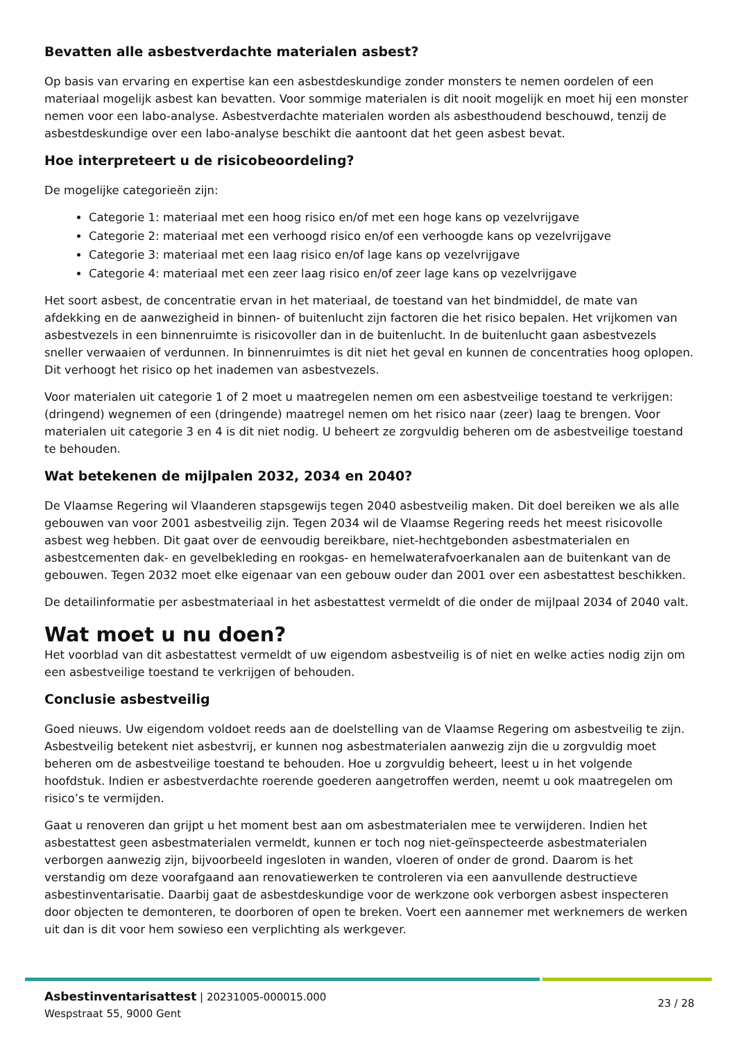Bevatten alle asbestverdachte materialen asbest?
Op basis van ervaring en expertise kan een asbestdeskundige zonder monsters te nemen oordelen of een materiaal mogelijk asbest kan bevatten. Voor sommige materialen is dit nooit mogelijk en moet hij een monster nemen voor een labo-analyse. Asbestverdachte materialen worden als asbesthoudend beschouwd, tenzij de asbestdeskundige over een labo-analyse beschikt die aantoont dat het geen asbest bevat.
Hoe interpreteert u de risicobeoordeling?
De mogelijke categorieën zijn:
Categorie 1: materiaal met een hoog risico en/of met een hoge kans op vezelvrijgave
Categorie 2: materiaal met een verhoogd risico en/of een verhoogde kans op vezelvrijgave
Categorie 3: materiaal met een laag risico en/of lage kans op vezelvrijgave
Categorie 4: materiaal met een zeer laag risico en/of zeer lage kans op vezelvrijgave
Het soort asbest, de concentratie ervan in het materiaal, de toestand van het bindmiddel, de mate van afdekking en de aanwezigheid in binnen- of buitenlucht zijn factoren die het risico bepalen. Het vrijkomen van asbestvezels in een binnenruimte is risicovoller dan in de buitenlucht. In de buitenlucht gaan asbestvezels sneller verwaaien of verdunnen. In binnenruimtes is dit niet het geval en kunnen de concentraties hoog oplopen. Dit verhoogt het risico op het inademen van asbestvezels.
Voor materialen uit categorie 1 of 2 moet u maatregelen nemen om een asbestveilige toestand te verkrijgen: (dringend) wegnemen of een (dringende) maatregel nemen om het risico naar (zeer) laag te brengen. Voor materialen uit categorie 3 en 4 is dit niet nodig. U beheert ze zorgvuldig beheren om de asbestveilige toestand te behouden.
Wat betekenen de mijlpalen 2032, 2034 en 2040?
De Vlaamse Regering wil Vlaanderen stapsgewijs tegen 2040 asbestveilig maken. Dit doel bereiken we als alle gebouwen van voor 2001 asbestveilig zijn. Tegen 2034 wil de Vlaamse Regering reeds het meest risicovolle asbest weg hebben. Dit gaat over de eenvoudig bereikbare, niet-hechtgebonden asbestmaterialen en asbestcementen dak- en gevelbekleding en rookgas- en hemelwaterafvoerkanalen aan de buitenkant van de gebouwen. Tegen 2032 moet elke eigenaar van een gebouw ouder dan 2001 over een asbestattest beschikken.
De detailinformatie per asbestmateriaal in het asbestattest vermeldt of die onder de mijlpaal 2034 of 2040 valt.
Wat moet u nu doen?
Het voorblad van dit asbestattest vermeldt of uw eigendom asbestveilig is of niet en welke acties nodig zijn om een asbestveilige toestand te verkrijgen of behouden.
Conclusie asbestveilig
Goed nieuws. Uw eigendom voldoet reeds aan de doelstelling van de Vlaamse Regering om asbestveilig te zijn. Asbestveilig betekent niet asbestvrij, er kunnen nog asbestmaterialen aanwezig zijn die u zorgvuldig moet beheren om de asbestveilige toestand te behouden. Hoe u zorgvuldig beheert, leest u in het volgende hoofdstuk. Indien er asbestverdachte roerende goederen aangetroffen werden, neemt u ook maatregelen om risico’s te vermijden.
Gaat u renoveren dan grijpt u het moment best aan om asbestmaterialen mee te verwijderen. Indien het asbestattest geen asbestmaterialen vermeldt, kunnen er toch nog niet-geïnspecteerde asbestmaterialen verborgen aanwezig zijn, bijvoorbeeld ingesloten in wanden, vloeren of onder de grond. Daarom is het verstandig om deze voorafgaand aan renovatiewerken te controleren via een aanvullende destructieve asbestinventarisatie. Daarbij gaat de asbestdeskundige voor de werkzone ook verborgen asbest inspecteren door objecten te demonteren, te doorboren of open te breken. Voert een aannemer met werknemers de werken uit dan is dit voor hem sowieso een verplichting als werkgever.
Asbestinventarisattest | 20231005-000015.000
Wespstraat 55, 9000 Gent
23 / 28